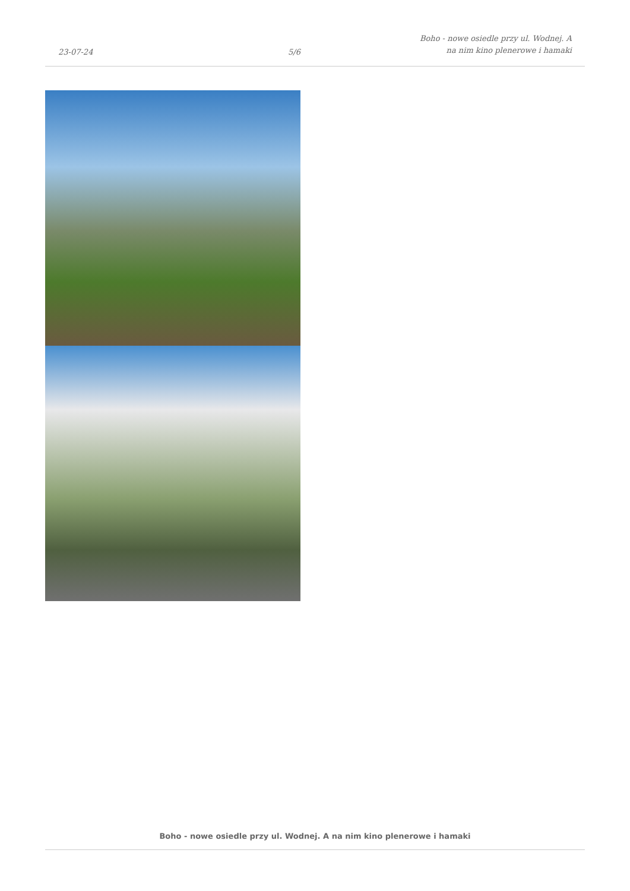23-07-24
5/6
Boho - nowe osiedle przy ul. Wodnej. A na nim kino plenerowe i hamaki
Boho - nowe osiedle przy ul. Wodnej. A na nim kino plenerowe i hamaki